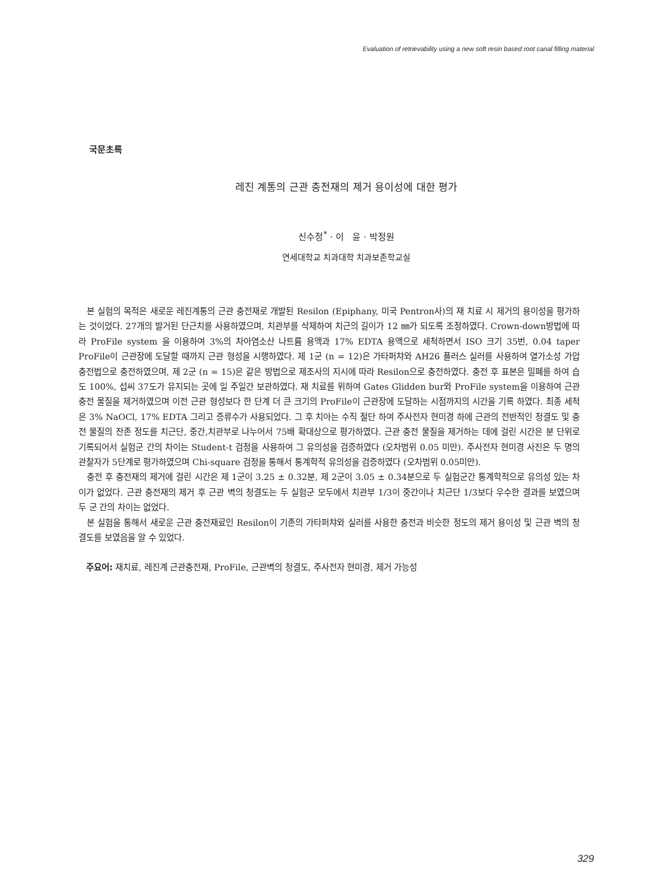Evaluation of retrievability using a new soft resin based root canal filling material
국문초록
레진 계통의 근관 충전재의 제거 용이성에 대한 평가
신수정<sup>*</sup> · 이 윤 · 박정원
연세대학교 치과대학 치과보존학교실
본 실험의 목적은 새로운 레진계통의 근관 충전재로 개발된 Resilon (Epiphany, 미국 Pentron사)의 재 치료 시 제거의 용이성을 평가하는 것이었다. 27개의 발거된 단근치를 사용하였으며, 치관부를 삭제하여 치근의 길이가 12 ㎜가 되도록 조정하였다. Crown-down방법에 따라 ProFile system 을 이용하여 3%의 차아염소산 나트륨 용액과 17% EDTA 용액으로 세척하면서 ISO 크기 35번, 0.04 taper ProFile이 근관장에 도달할 때까지 근관 형성을 시행하였다. 제 1군 (n = 12)은 가타퍼챠와 AH26 플러스 실러를 사용하여 열가소성 가압 충전법으로 충전하였으며, 제 2군 (n = 15)은 같은 방법으로 제조사의 지시에 따라 Resilon으로 충전하였다. 충전 후 표본은 밀폐를 하여 습도 100%, 섭씨 37도가 유지되는 곳에 일 주일간 보관하였다. 재 치료를 위하여 Gates Glidden bur와 ProFile system을 이용하여 근관 충전 물질을 제거하였으며 이전 근관 형성보다 한 단계 더 큰 크기의 ProFile이 근관장에 도달하는 시점까지의 시간을 기록 하였다. 최종 세척은 3% NaOCl, 17% EDTA 그리고 증류수가 사용되었다. 그 후 치아는 수직 절단 하여 주사전자 현미경 하에 근관의 전반적인 청결도 및 충전 물질의 잔존 정도를 치근단, 중간,치관부로 나누어서 75배 확대상으로 평가하였다. 근관 충전 물질을 제거하는 데에 걸린 시간은 분 단위로 기록되어서 실험군 간의 차이는 Student-t 검정을 사용하여 그 유의성을 검증하였다 (오차범위 0.05 미만). 주사전자 현미경 사진은 두 명의 관찰자가 5단계로 평가하였으며 Chi-square 검정을 통해서 통계학적 유의성을 검증하였다 (오차범위 0.05미만).
충전 후 충전재의 제거에 걸린 시간은 제 1군이 3.25 ± 0.32분, 제 2군이 3.05 ± 0.34분으로 두 실험군간 통계학적으로 유의성 있는 차이가 없었다. 근관 충전재의 제거 후 근관 벽의 청결도는 두 실험군 모두에서 치관부 1/3이 중간이나 치근단 1/3보다 우수한 결과를 보였으며 두 군 간의 차이는 없었다.
본 실험을 통해서 새로운 근관 충전재료인 Resilon이 기존의 가타퍼챠와 실러를 사용한 충전과 비슷한 정도의 제거 용이성 및 근관 벽의 청결도를 보였음을 알 수 있었다.
주요어: 재치료, 레진계 근관충전재, ProFile, 근관벽의 청결도, 주사전자 현미경, 제거 가능성
329